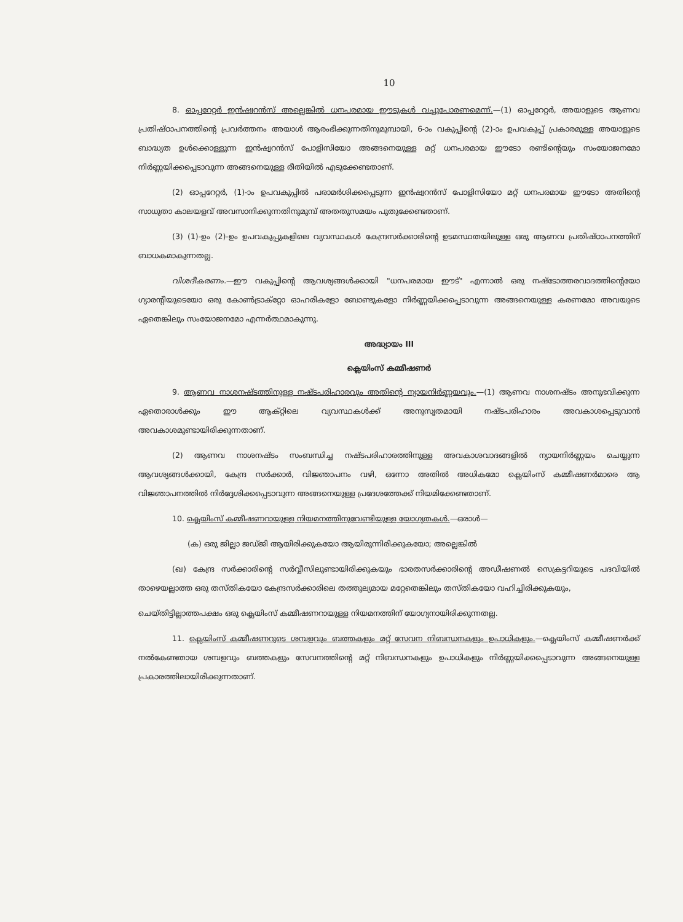10
8. ഓപ്പറേറ്റർ ഇൻഷ്വറൻസ് അല്ലെങ്കിൽ ധനപരമായ ഈടുകൾ വച്ചുപോരണമെന്ന്.—(1) ഓപ്പറേറ്റർ, അയാളുടെ ആണവ പ്രതിഷ്ഠാപനത്തിന്റെ പ്രവർത്തനം അയാൾ ആരംഭിക്കുന്നതിനുമുമ്പായി, 6-ാം വകുപ്പിന്റെ (2)-ാം ഉപവകുപ്പ് പ്രകാരമുള്ള അയാളുടെ ബാദ്ധ്യത ഉൾക്കൊള്ളുന്ന ഇൻഷ്വറൻസ് പോളിസിയോ അങ്ങനെയുള്ള മറ്റ് ധനപരമായ ഈടോ രണ്ടിന്റെയും സംയോജനമോ നിർണ്ണയിക്കപ്പെടാവുന്ന അങ്ങനെയുള്ള രീതിയിൽ എടുക്കേണ്ടതാണ്.
(2) ഓപ്പറേറ്റർ, (1)-ാം ഉപവകുപ്പിൽ പരാമർശിക്കപ്പെടുന്ന ഇൻഷ്വറൻസ് പോളിസിയോ മറ്റ് ധനപരമായ ഈടോ അതിന്റെ സാധുതാ കാലയളവ് അവസാനിക്കുന്നതിനുമുമ്പ് അതതുസമയം പുതുക്കേണ്ടതാണ്.
(3) (1)-ഉം (2)-ഉം ഉപവകുപ്പുകളിലെ വ്യവസ്ഥകൾ കേന്ദ്രസർക്കാരിന്റെ ഉടമസ്ഥതയിലുള്ള ഒരു ആണവ പ്രതിഷ്ഠാപനത്തിന് ബാധകമാകുന്നതല്ല.
വിശദീകരണം.—ഈ വകുപ്പിന്റെ ആവശ്യങ്ങൾക്കായി "ധനപരമായ ഈട്" എന്നാൽ ഒരു നഷ്ടോത്തരവാദത്തിന്റെയോ ഗ്യാരന്റിയുടെയോ ഒരു കോൺട്രാക്റ്റോ ഓഹരികളോ ബോണ്ടുകളോ നിർണ്ണയിക്കപ്പെടാവുന്ന അങ്ങനെയുള്ള കരണമോ അവയുടെ ഏതെങ്കിലും സംയോജനമോ എന്നർത്ഥമാകുന്നു.
അദ്ധ്യായം III
ക്ലെയിംസ് കമ്മീഷണർ
9. ആണവ നാശനഷ്ടത്തിനുള്ള നഷ്ടപരിഹാരവും അതിന്റെ ന്യായനിർണ്ണയവും.—(1) ആണവ നാശനഷ്ടം അനുഭവിക്കുന്ന ഏതൊരാൾക്കും ഈ ആക്റ്റിലെ വ്യവസ്ഥകൾക്ക് അനുസൃതമായി നഷ്ടപരിഹാരം അവകാശപ്പെടുവാൻ അവകാശമുണ്ടായിരിക്കുന്നതാണ്.
(2) ആണവ നാശനഷ്ടം സംബന്ധിച്ച നഷ്ടപരിഹാരത്തിനുള്ള അവകാശവാദങ്ങളിൽ ന്യായനിർണ്ണയം ചെയ്യുന്ന ആവശ്യങ്ങൾക്കായി, കേന്ദ്ര സർക്കാർ, വിജ്ഞാപനം വഴി, ഒന്നോ അതിൽ അധികമോ ക്ലെയിംസ് കമ്മീഷണർമാരെ ആ വിജ്ഞാപനത്തിൽ നിർദ്ദേശിക്കപ്പെടാവുന്ന അങ്ങനെയുള്ള പ്രദേശത്തേക്ക് നിയമിക്കേണ്ടതാണ്.
10. ക്ലെയിംസ് കമ്മീഷണറായുള്ള നിയമനത്തിനുവേണ്ടിയുള്ള യോഗ്യതകൾ.—ഒരാൾ—
(ക) ഒരു ജില്ലാ ജഡ്ജി ആയിരിക്കുകയോ ആയിരുന്നിരിക്കുകയോ; അല്ലെങ്കിൽ
(ഖ) കേന്ദ്ര സർക്കാരിന്റെ സർവ്വീസിലുണ്ടായിരിക്കുകയും ഭാരതസർക്കാരിന്റെ അഡീഷണൽ സെക്രട്ടറിയുടെ പദവിയിൽ താഴെയല്ലാത്ത ഒരു തസ്തികയോ കേന്ദ്രസർക്കാരിലെ തത്തുല്യമായ മറ്റേതെങ്കിലും തസ്തികയോ വഹിച്ചിരിക്കുകയും,
ചെയ്തിട്ടില്ലാത്തപക്ഷം ഒരു ക്ലെയിംസ് കമ്മീഷണറായുള്ള നിയമനത്തിന് യോഗ്യനായിരിക്കുന്നതല്ല.
11. ക്ലെയിംസ് കമ്മീഷണറുടെ ശമ്പളവും ബത്തകളും മറ്റ് സേവന നിബന്ധനകളും ഉപാധികളും.—ക്ലെയിംസ് കമ്മീഷണർക്ക് നൽകേണ്ടതായ ശമ്പളവും ബത്തകളും സേവനത്തിന്റെ മറ്റ് നിബന്ധനകളും ഉപാധികളും നിർണ്ണയിക്കപ്പെടാവുന്ന അങ്ങനെയുള്ള പ്രകാരത്തിലായിരിക്കുന്നതാണ്.